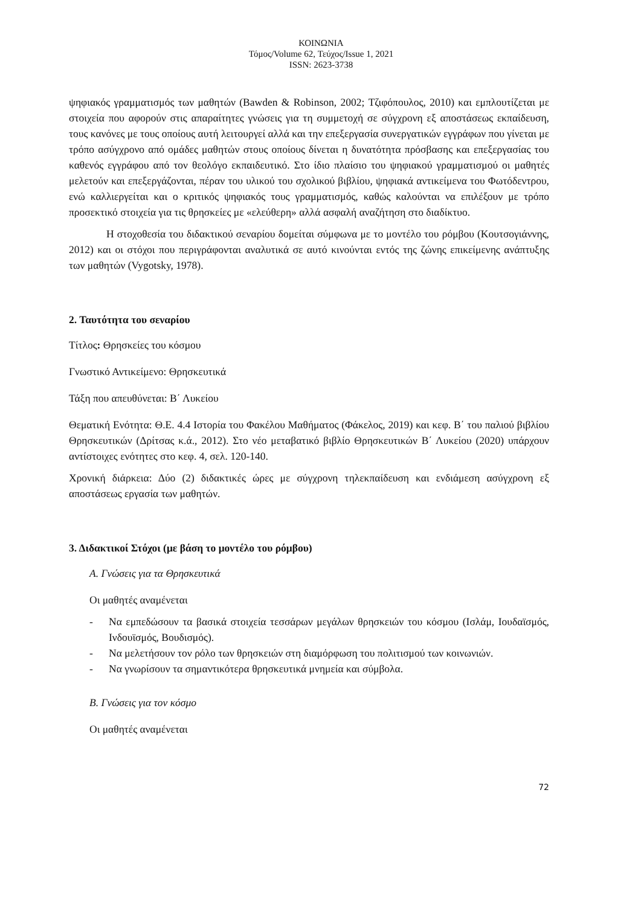ΚΟΙΝΩΝΙΑ
Τόμος/Volume 62, Τεύχος/Issue 1, 2021
ISSN: 2623-3738
ψηφιακός γραμματισμός των μαθητών (Bawden & Robinson, 2002; Τζιφόπουλος, 2010) και εμπλουτίζεται με στοιχεία που αφορούν στις απαραίτητες γνώσεις για τη συμμετοχή σε σύγχρονη εξ αποστάσεως εκπαίδευση, τους κανόνες με τους οποίους αυτή λειτουργεί αλλά και την επεξεργασία συνεργατικών εγγράφων που γίνεται με τρόπο ασύγχρονο από ομάδες μαθητών στους οποίους δίνεται η δυνατότητα πρόσβασης και επεξεργασίας του καθενός εγγράφου από τον θεολόγο εκπαιδευτικό. Στο ίδιο πλαίσιο του ψηφιακού γραμματισμού οι μαθητές μελετούν και επεξεργάζονται, πέραν του υλικού του σχολικού βιβλίου, ψηφιακά αντικείμενα του Φωτόδεντρου, ενώ καλλιεργείται και ο κριτικός ψηφιακός τους γραμματισμός, καθώς καλούνται να επιλέξουν με τρόπο προσεκτικό στοιχεία για τις θρησκείες με «ελεύθερη» αλλά ασφαλή αναζήτηση στο διαδίκτυο.
Η στοχοθεσία του διδακτικού σεναρίου δομείται σύμφωνα με το μοντέλο του ρόμβου (Κουτσογιάννης, 2012) και οι στόχοι που περιγράφονται αναλυτικά σε αυτό κινούνται εντός της ζώνης επικείμενης ανάπτυξης των μαθητών (Vygotsky, 1978).
2. Ταυτότητα του σεναρίου
Τίτλος: Θρησκείες του κόσμου
Γνωστικό Αντικείμενο: Θρησκευτικά
Τάξη που απευθύνεται: Β΄ Λυκείου
Θεματική Ενότητα: Θ.Ε. 4.4 Ιστορία του Φακέλου Μαθήματος (Φάκελος, 2019) και κεφ. Β΄ του παλιού βιβλίου Θρησκευτικών (Δρίτσας κ.ά., 2012). Στο νέο μεταβατικό βιβλίο Θρησκευτικών Β΄ Λυκείου (2020) υπάρχουν αντίστοιχες ενότητες στο κεφ. 4, σελ. 120-140.
Χρονική διάρκεια: Δύο (2) διδακτικές ώρες με σύγχρονη τηλεκπαίδευση και ενδιάμεση ασύγχρονη εξ αποστάσεως εργασία των μαθητών.
3. Διδακτικοί Στόχοι (με βάση το μοντέλο του ρόμβου)
Α. Γνώσεις για τα Θρησκευτικά
Οι μαθητές αναμένεται
- Να εμπεδώσουν τα βασικά στοιχεία τεσσάρων μεγάλων θρησκειών του κόσμου (Ισλάμ, Ιουδαϊσμός, Ινδουϊσμός, Βουδισμός).
- Να μελετήσουν τον ρόλο των θρησκειών στη διαμόρφωση του πολιτισμού των κοινωνιών.
- Να γνωρίσουν τα σημαντικότερα θρησκευτικά μνημεία και σύμβολα.
Β. Γνώσεις για τον κόσμο
Οι μαθητές αναμένεται
72